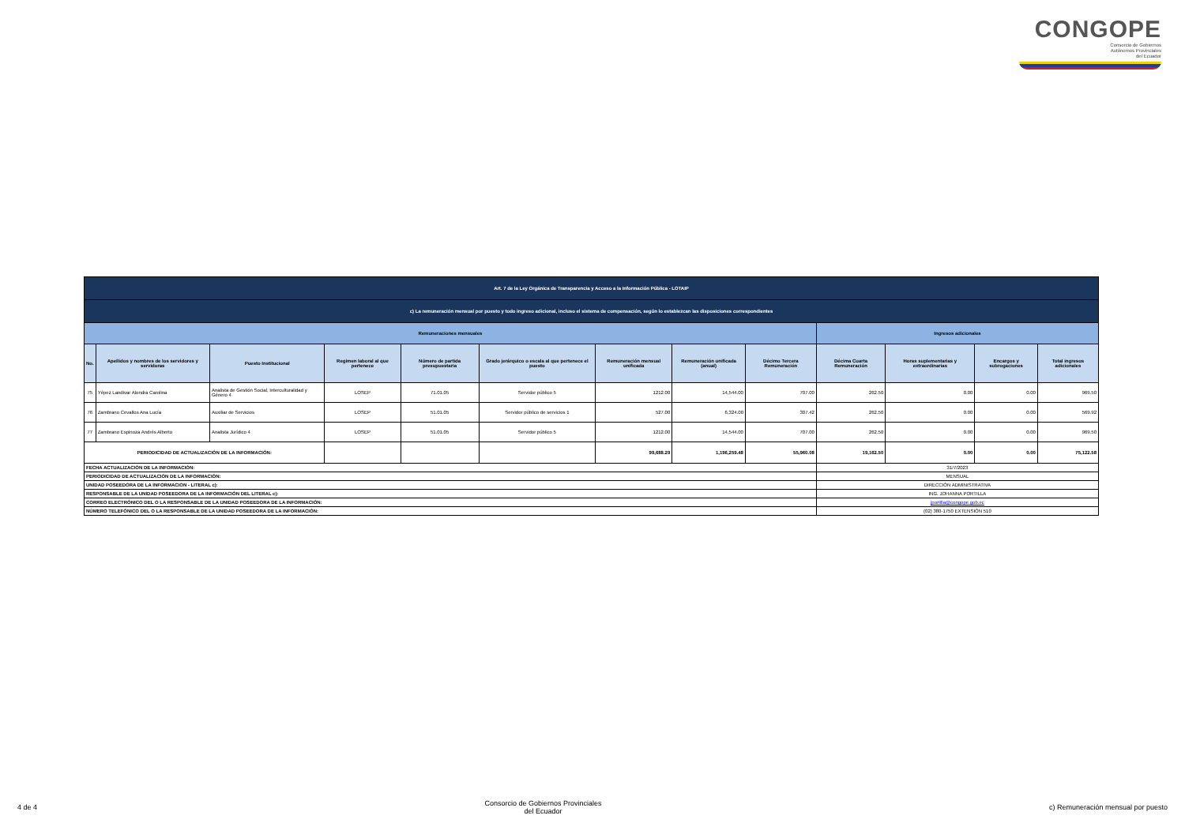CONGOPE
Consorcio de Gobiernos
Autónomos Provinciales
del Ecuador
| Art. 7 de la Ley Orgánica de Transparencia y Acceso a la Información Pública - LOTAIP | | | | | | | | | | | | |
| c) La remuneración mensual por puesto y todo ingreso adicional, incluso el sistema de compensación, según lo establezcan las disposiciones correspondientes | | | | | | | | | | | | |
| Remuneraciones mensuales | | | | | | | | | Ingresos adicionales | | | |
| No. | Apellidos y nombres de los servidores y servidoras | Puesto Institucional | Regimen laboral al que pertenece | Número de partida presupuestaria | Grado jerárquico o escala al que pertenece el puesto | Remuneración mensual unificada | Remuneración unificada (anual) | Décimo Tercera Remuneración | Décima Cuarta Remuneración | Horas suplementarias y extraordinarias | Encargos y subrogaciones | Total ingresos adicionales |
| 75 | Yépez Landivar Alondra Carolina | Analista de Gestión Social, Interculturalidad y Género 4 | LOSEP | 71.01.05 | Servidor público 5 | 1212.00 | 14,544.00 | 707.00 | 262.50 | 0.00 | 0.00 | 969.50 |
| 76 | Zambrano Cevallos Ana Lucía | Auxiliar de Servicios | LOSEP | 51.01.05 | Servidor público de servicios 1 | 527.00 | 6,324.00 | 307.42 | 262.50 | 0.00 | 0.00 | 569.92 |
| 77 | Zambrano Espinoza Andrés Alberto | Analista Jurídico 4 | LOSEP | 51.01.05 | Servidor público 5 | 1212.00 | 14,544.00 | 707.00 | 262.50 | 0.00 | 0.00 | 969.50 |
| PERIODICIDAD DE ACTUALIZACIÓN DE LA INFORMACIÓN: | | | | | | 99,688.29 | 1,196,259.48 | 55,960.08 | 19,162.50 | 0.00 | 0.00 | 75,122.58 |
| FECHA ACTUALIZACIÓN DE LA INFORMACIÓN: | | | | | | | | | 31/7/2023 | | | |
| PERIODICIDAD DE ACTUALIZACIÓN DE LA INFORMACIÓN: | | | | | | | | | MENSUAL | | | |
| UNIDAD POSEEDORA DE LA INFORMACION - LITERAL c): | | | | | | | | | DIRECCIÓN ADMINISTRATIVA | | | |
| RESPONSABLE DE LA UNIDAD POSEEDORA DE LA INFORMACIÓN DEL LITERAL c): | | | | | | | | | ING. JOHANNA PORTILLA | | | |
| CORREO ELECTRÓNICO DEL O LA RESPONSABLE DE LA UNIDAD POSEEDORA DE LA INFORMACIÓN: | | | | | | | | | jportilla@congope.gob.ec | | | |
| NÚMERO TELEFÓNICO DEL O LA RESPONSABLE DE LA UNIDAD POSEEDORA DE LA INFORMACIÓN: | | | | | | | | | (02) 380-1750 EXTENSIÓN 510 | | | |
4 de 4 Consorcio de Gobiernos Provinciales
del Ecuador c) Remuneración mensual por puesto